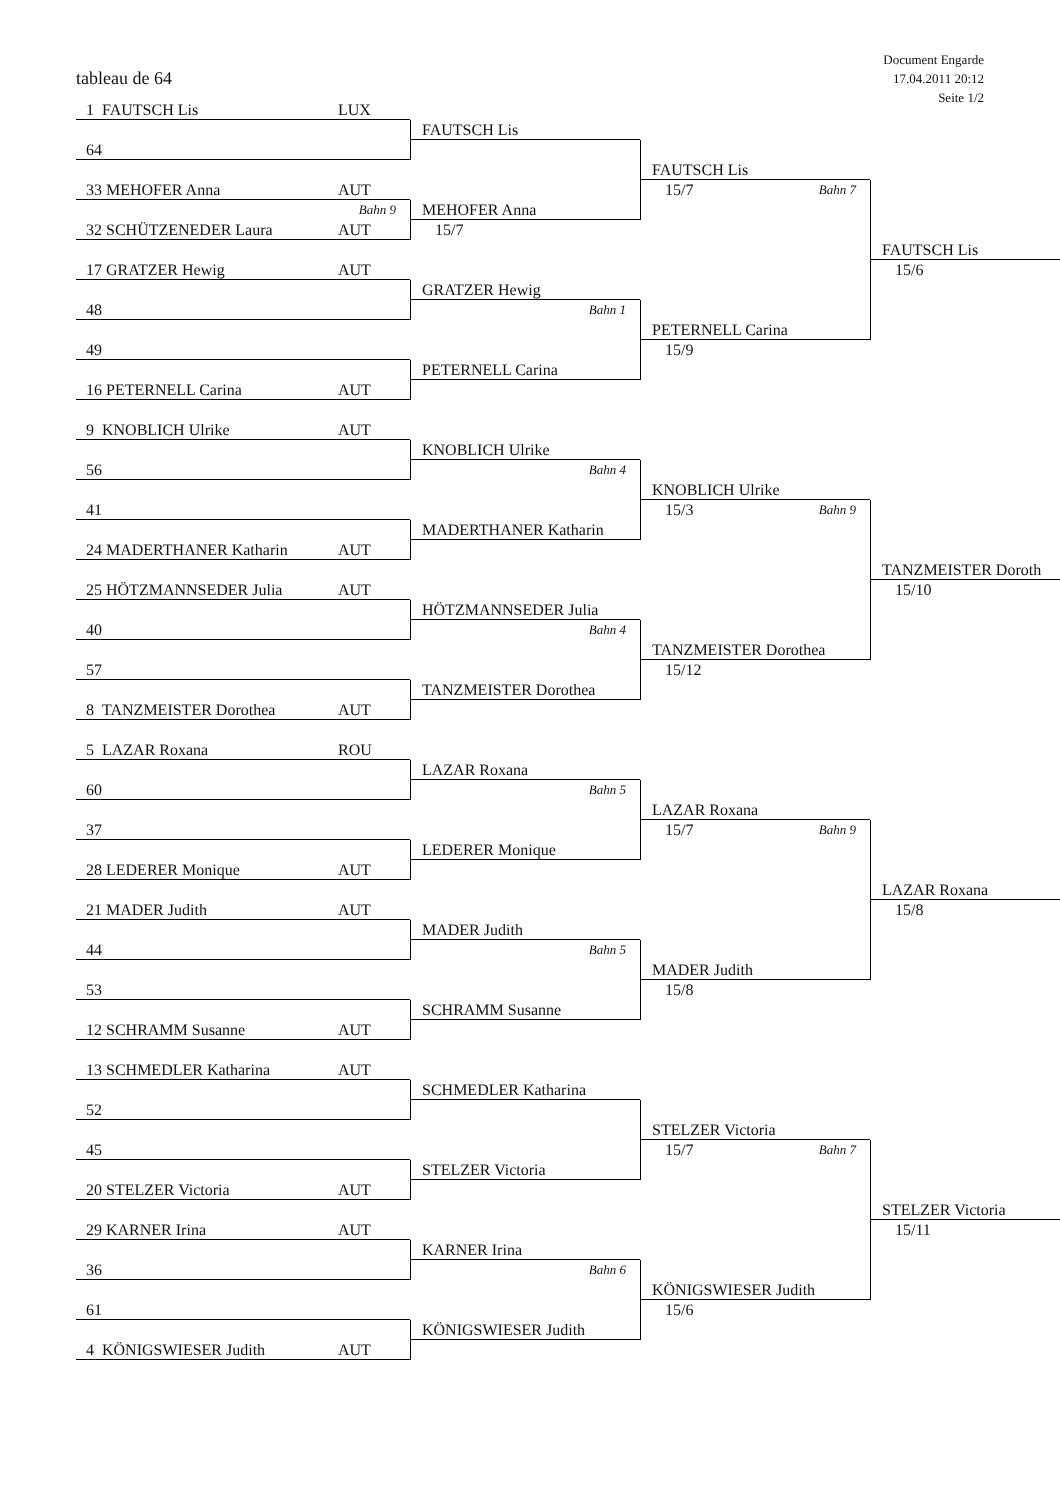tableau de 64
Document Engarde
17.04.2011 20:12
Seite 1/2
1 FAUTSCH Lis LUX
FAUTSCH Lis
64
FAUTSCH Lis
33 MEHOFER Anna AUT
15/7 Bahn 7
Bahn 9
MEHOFER Anna
32 SCHÜTZENEDER Laura AUT
15/7
FAUTSCH Lis
17 GRATZER Hewig AUT
15/6
GRATZER Hewig
48
Bahn 1
PETERNELL Carina
49
15/9
PETERNELL Carina
16 PETERNELL Carina AUT
9 KNOBLICH Ulrike AUT
KNOBLICH Ulrike
56
Bahn 4
KNOBLICH Ulrike
41
15/3 Bahn 9
MADERTHANER Katharin
24 MADERTHANER Katharin AUT
TANZMEISTER Doroth
25 HÖTZMANNSEDER Julia AUT
15/10
HÖTZMANNSEDER Julia
40
Bahn 4
TANZMEISTER Dorothea
57
15/12
TANZMEISTER Dorothea
8 TANZMEISTER Dorothea AUT
5 LAZAR Roxana ROU
LAZAR Roxana
60
Bahn 5
LAZAR Roxana
37
15/7 Bahn 9
LEDERER Monique
28 LEDERER Monique AUT
LAZAR Roxana
21 MADER Judith AUT
15/8
MADER Judith
44
Bahn 5
MADER Judith
53
15/8
SCHRAMM Susanne
12 SCHRAMM Susanne AUT
13 SCHMEDLER Katharina AUT
SCHMEDLER Katharina
52
STELZER Victoria
45
15/7 Bahn 7
STELZER Victoria
20 STELZER Victoria AUT
STELZER Victoria
29 KARNER Irina AUT
15/11
KARNER Irina
36
Bahn 6
KÖNIGSWIESER Judith
61
15/6
KÖNIGSWIESER Judith
4 KÖNIGSWIESER Judith AUT